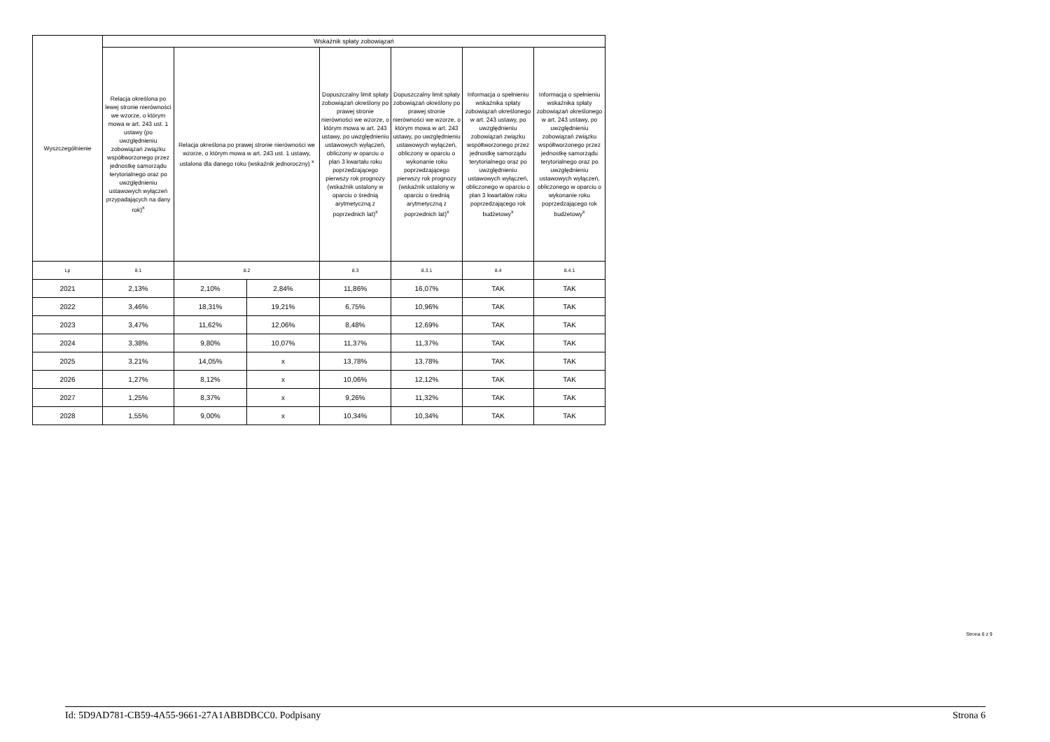| Wyszczególnienie | Wskaźnik spłaty zobowiązań | | | | | | |
| --- | --- | --- | --- | --- | --- | --- | --- |
| | Relacja określona po lewej stronie nierówności we wzorze, o którym mowa w art. 243 ust. 1 ustawy (po uwzględnieniu zobowiązań związku współtworzonego przez jednostkę samorządu terytorialnego oraz po uwzględnieniu ustawowych wyłączeń przypadających na dany rok)<sup>x</sup> | Relacja określona po prawej stronie nierówności we wzorze, o którym mowa w art. 243 ust. 1 ustawy, ustalona dla danego roku (wskaźnik jednoroczny) <sup>x</sup> | | Dopuszczalny limit spłaty zobowiązań określony po prawej stronie nierówności we wzorze, o którym mowa w art. 243 ustawy, po uwzględnieniu ustawowych wyłączeń, obliczony w oparciu o plan 3 kwartału roku poprzedzającego pierwszy rok prognozy (wskaźnik ustalony w oparciu o średnią arytmetyczną z poprzednich lat)<sup>x</sup> | Dopuszczalny limit spłaty zobowiązań określony po prawej stronie nierówności we wzorze, o którym mowa w art. 243 ustawy, po uwzględnieniu ustawowych wyłączeń, obliczony w oparciu o wykonanie roku poprzedzającego pierwszy rok prognozy (wskaźnik ustalony w oparciu o średnią arytmetyczną z poprzednich lat)<sup>x</sup> | Informacja o spełnieniu wskaźnika spłaty zobowiązań określonego w art. 243 ustawy, po uwzględnieniu zobowiązań związku współtworzonego przez jednostkę samorządu terytorialnego oraz po uwzględnieniu ustawowych wyłączeń, obliczonego w oparciu o plan 3 kwartałów roku poprzedzającego rok budżetowy<sup>x</sup> | Informacja o spełnieniu wskaźnika spłaty zobowiązań określonego w art. 243 ustawy, po uwzględnieniu zobowiązań związku współtworzonego przez jednostkę samorządu terytorialnego oraz po uwzględnieniu ustawowych wyłączeń, obliczonego w oparciu o wykonanie roku poprzedzającego rok budżetowy<sup>x</sup> |
| Lp | 8.1 | 8.2 | | 8.3 | 8.3.1 | 8.4 | 8.4.1 |
| 2021 | 2,13% | 2,10% | 2,84% | 11,86% | 16,07% | TAK | TAK |
| 2022 | 3,46% | 18,31% | 19,21% | 6,75% | 10,96% | TAK | TAK |
| 2023 | 3,47% | 11,62% | 12,06% | 8,48% | 12,69% | TAK | TAK |
| 2024 | 3,38% | 9,80% | 10,07% | 11,37% | 11,37% | TAK | TAK |
| 2025 | 3,21% | 14,05% | x | 13,78% | 13,78% | TAK | TAK |
| 2026 | 1,27% | 8,12% | x | 10,06% | 12,12% | TAK | TAK |
| 2027 | 1,25% | 8,37% | x | 9,26% | 11,32% | TAK | TAK |
| 2028 | 1,55% | 9,00% | x | 10,34% | 10,34% | TAK | TAK |
Strona 6 z 9
Id: 5D9AD781-CB59-4A55-9661-27A1ABBDBCC0. Podpisany Strona 6